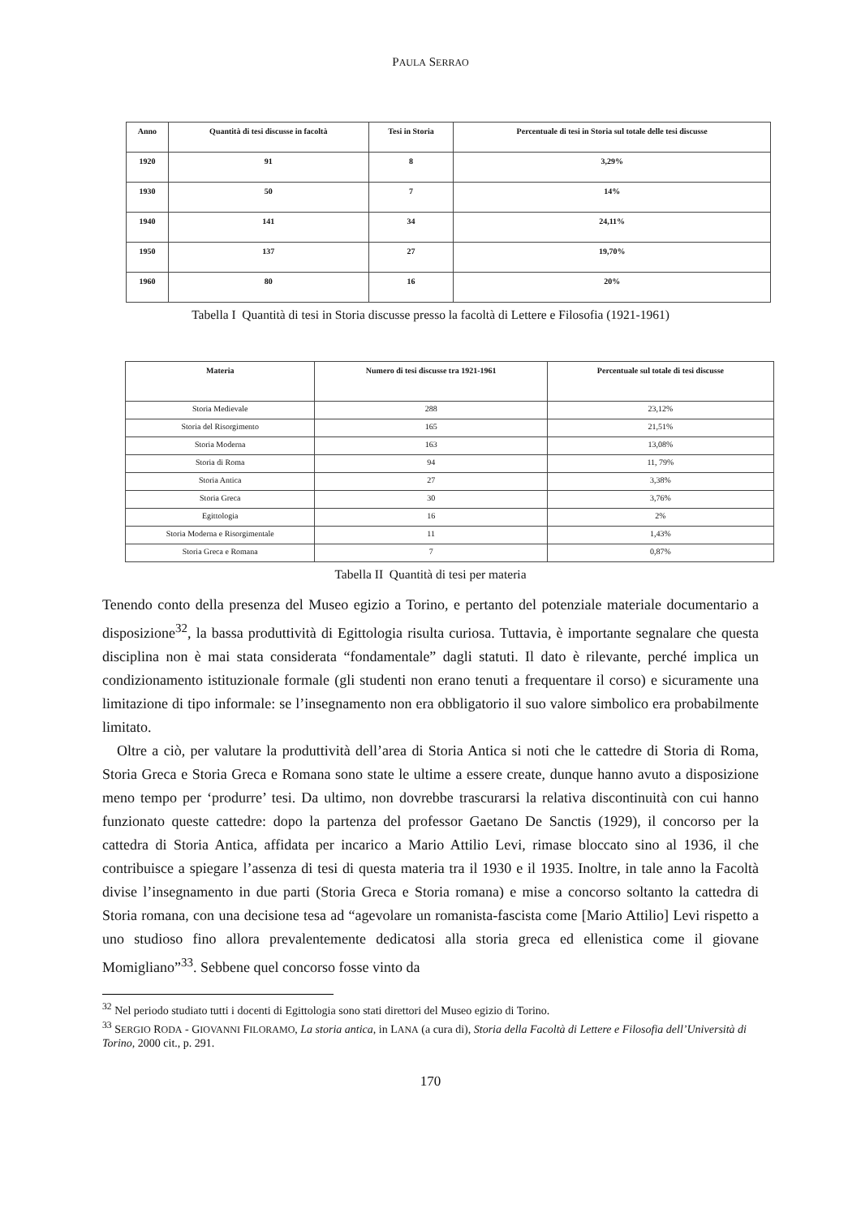PAULA SERRAO
| Anno | Quantità di tesi discusse in facoltà | Tesi in Storia | Percentuale di tesi in Storia sul totale delle tesi discusse |
| --- | --- | --- | --- |
| 1920 | 91 | 8 | 3,29% |
| 1930 | 50 | 7 | 14% |
| 1940 | 141 | 34 | 24,11% |
| 1950 | 137 | 27 | 19,70% |
| 1960 | 80 | 16 | 20% |
Tabella I Quantità di tesi in Storia discusse presso la facoltà di Lettere e Filosofia (1921-1961)
| Materia | Numero di tesi discusse tra 1921-1961 | Percentuale sul totale di tesi discusse |
| --- | --- | --- |
| Storia Medievale | 288 | 23,12% |
| Storia del Risorgimento | 165 | 21,51% |
| Storia Moderna | 163 | 13,08% |
| Storia di Roma | 94 | 11, 79% |
| Storia Antica | 27 | 3,38% |
| Storia Greca | 30 | 3,76% |
| Egittologia | 16 | 2% |
| Storia Moderna e Risorgimentale | 11 | 1,43% |
| Storia Greca e Romana | 7 | 0,87% |
Tabella II Quantità di tesi per materia
Tenendo conto della presenza del Museo egizio a Torino, e pertanto del potenziale materiale documentario a disposizione<sup>32</sup>, la bassa produttività di Egittologia risulta curiosa. Tuttavia, è importante segnalare che questa disciplina non è mai stata considerata “fondamentale” dagli statuti. Il dato è rilevante, perché implica un condizionamento istituzionale formale (gli studenti non erano tenuti a frequentare il corso) e sicuramente una limitazione di tipo informale: se l’insegnamento non era obbligatorio il suo valore simbolico era probabilmente limitato.
Oltre a ciò, per valutare la produttività dell’area di Storia Antica si noti che le cattedre di Storia di Roma, Storia Greca e Storia Greca e Romana sono state le ultime a essere create, dunque hanno avuto a disposizione meno tempo per ‘produrre’ tesi. Da ultimo, non dovrebbe trascurarsi la relativa discontinuità con cui hanno funzionato queste cattedre: dopo la partenza del professor Gaetano De Sanctis (1929), il concorso per la cattedra di Storia Antica, affidata per incarico a Mario Attilio Levi, rimase bloccato sino al 1936, il che contribuisce a spiegare l’assenza di tesi di questa materia tra il 1930 e il 1935. Inoltre, in tale anno la Facoltà divise l’insegnamento in due parti (Storia Greca e Storia romana) e mise a concorso soltanto la cattedra di Storia romana, con una decisione tesa ad “agevolare un romanista-fascista come [Mario Attilio] Levi rispetto a uno studioso fino allora prevalentemente dedicatosi alla storia greca ed ellenistica come il giovane Momigliano”<sup>33</sup>. Sebbene quel concorso fosse vinto da
<sup>32</sup> Nel periodo studiato tutti i docenti di Egittologia sono stati direttori del Museo egizio di Torino.
<sup>33</sup> SERGIO RODA - GIOVANNI FILORAMO, La storia antica, in LANA (a cura di), Storia della Facoltà di Lettere e Filosofia dell’Università di Torino, 2000 cit., p. 291.
170